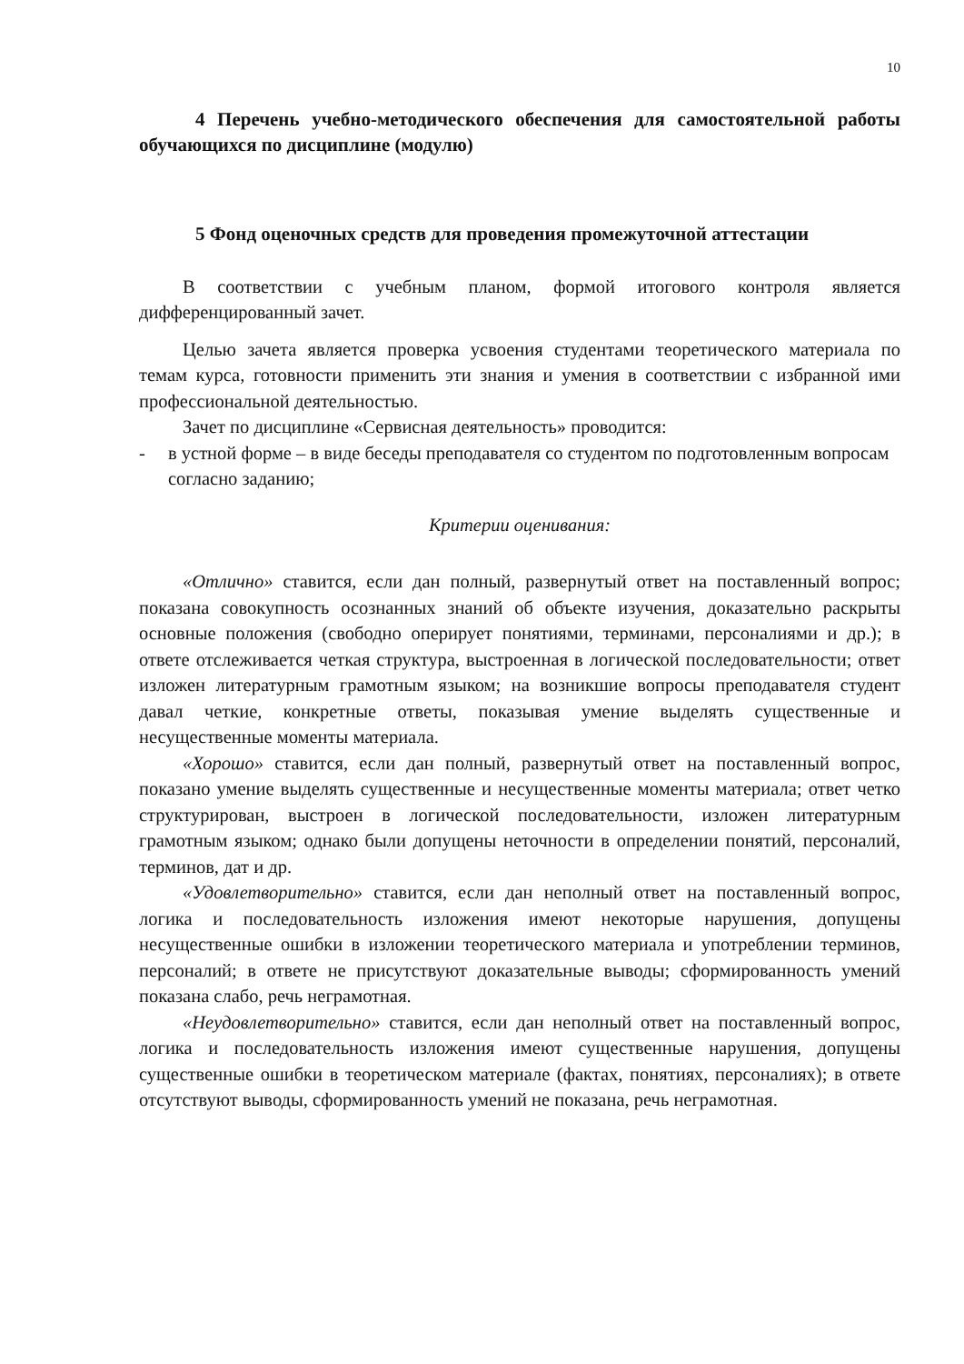10
4 Перечень учебно-методического обеспечения для самостоятельной работы обучающихся по дисциплине (модулю)
5 Фонд оценочных средств для проведения промежуточной аттестации
В соответствии с учебным планом, формой итогового контроля является дифференцированный зачет.
Целью зачета является проверка усвоения студентами теоретического материала по темам курса, готовности применить эти знания и умения в соответствии с избранной ими профессиональной деятельностью.
Зачет по дисциплине «Сервисная деятельность» проводится:
- в устной форме – в виде беседы преподавателя со студентом по подготовленным вопросам согласно заданию;
Критерии оценивания:
«Отлично» ставится, если дан полный, развернутый ответ на поставленный вопрос; показана совокупность осознанных знаний об объекте изучения, доказательно раскрыты основные положения (свободно оперирует понятиями, терминами, персоналиями и др.); в ответе отслеживается четкая структура, выстроенная в логической последовательности; ответ изложен литературным грамотным языком; на возникшие вопросы преподавателя студент давал четкие, конкретные ответы, показывая умение выделять существенные и несущественные моменты материала.
«Хорошо» ставится, если дан полный, развернутый ответ на поставленный вопрос, показано умение выделять существенные и несущественные моменты материала; ответ четко структурирован, выстроен в логической последовательности, изложен литературным грамотным языком; однако были допущены неточности в определении понятий, персоналий, терминов, дат и др.
«Удовлетворительно» ставится, если дан неполный ответ на поставленный вопрос, логика и последовательность изложения имеют некоторые нарушения, допущены несущественные ошибки в изложении теоретического материала и употреблении терминов, персоналий; в ответе не присутствуют доказательные выводы; сформированность умений показана слабо, речь неграмотная.
«Неудовлетворительно» ставится, если дан неполный ответ на поставленный вопрос, логика и последовательность изложения имеют существенные нарушения, допущены существенные ошибки в теоретическом материале (фактах, понятиях, персоналиях); в ответе отсутствуют выводы, сформированность умений не показана, речь неграмотная.